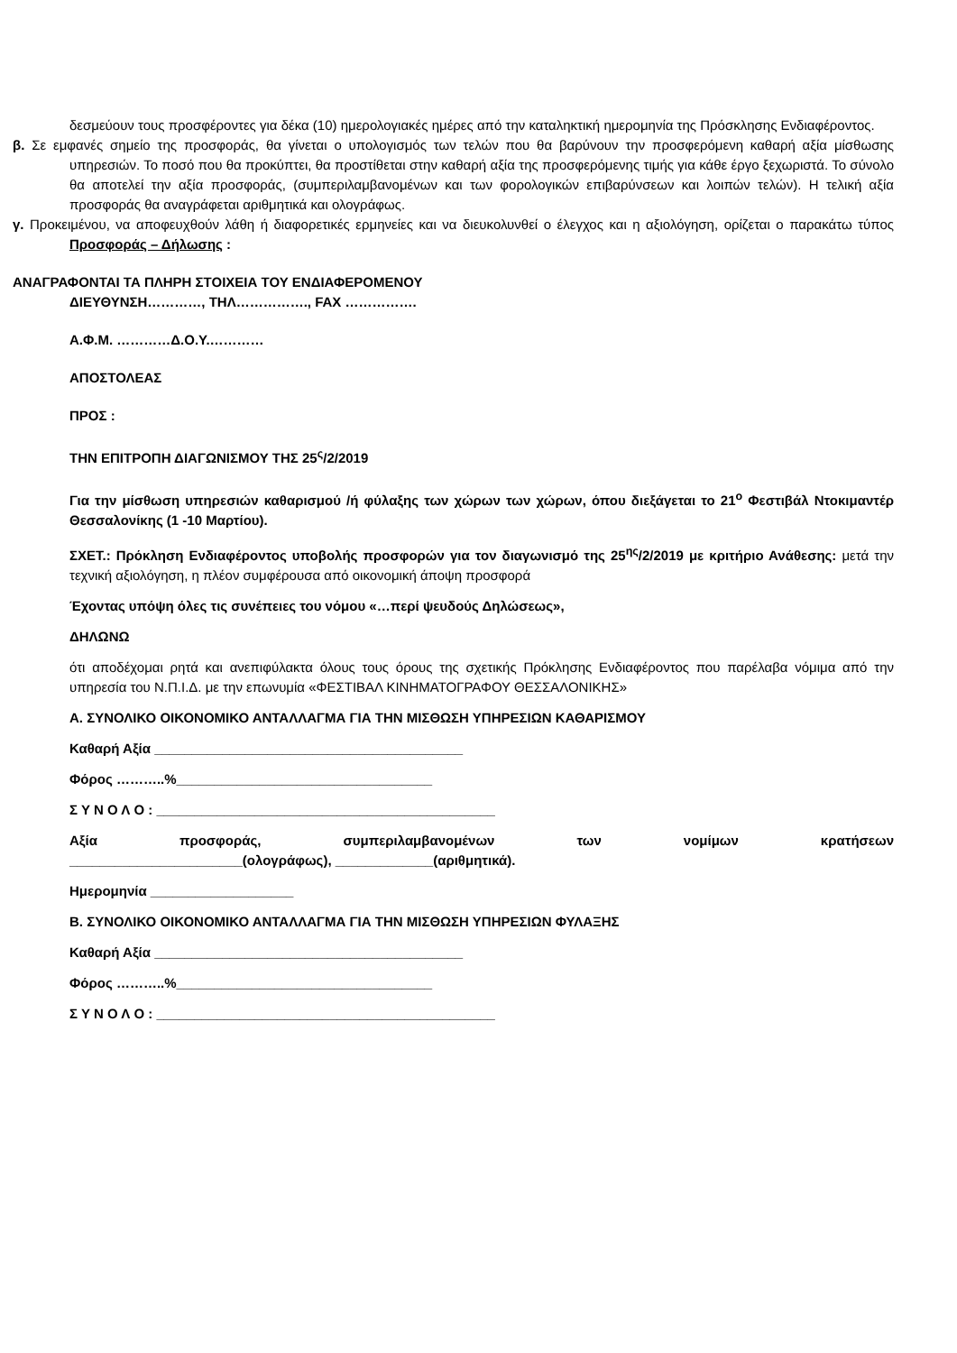δεσμεύουν τους προσφέροντες για δέκα (10) ημερολογιακές ημέρες από την καταληκτική ημερομηνία της Πρόσκλησης Ενδιαφέροντος.
β. Σε εμφανές σημείο της προσφοράς, θα γίνεται ο υπολογισμός των τελών που θα βαρύνουν την προσφερόμενη καθαρή αξία μίσθωσης υπηρεσιών. Το ποσό που θα προκύπτει, θα προστίθεται στην καθαρή αξία της προσφερόμενης τιμής για κάθε έργο ξεχωριστά. Το σύνολο θα αποτελεί την αξία προσφοράς, (συμπεριλαμβανομένων και των φορολογικών επιβαρύνσεων και λοιπών τελών). Η τελική αξία προσφοράς θα αναγράφεται αριθμητικά και ολογράφως.
γ. Προκειμένου, να αποφευχθούν λάθη ή διαφορετικές ερμηνείες και να διευκολυνθεί ο έλεγχος και η αξιολόγηση, ορίζεται ο παρακάτω τύπος Προσφοράς – Δήλωσης :
ΑΝΑΓΡΑΦΟΝΤΑΙ ΤΑ ΠΛΗΡΗ ΣΤΟΙΧΕΙΑ ΤΟΥ ΕΝΔΙΑΦΕΡΟΜΕΝΟΥ
ΔΙΕΥΘΥΝΣΗ…………, ΤΗΛ……………., FAX …………….
Α.Φ.Μ. …………Δ.Ο.Υ.…………
ΑΠΟΣΤΟΛΕΑΣ
ΠΡΟΣ :
ΤΗΝ ΕΠΙΤΡΟΠΗ ΔΙΑΓΩΝΙΣΜΟΥ ΤΗΣ 25<sup>ς</sup>/2/2019
Για την μίσθωση υπηρεσιών καθαρισμού /ή φύλαξης των χώρων των χώρων, όπου διεξάγεται το 21<sup>ο</sup> Φεστιβάλ Ντοκιμαντέρ Θεσσαλονίκης (1 -10 Μαρτίου).
ΣΧΕΤ.: Πρόκληση Ενδιαφέροντος υποβολής προσφορών για τον διαγωνισμό της 25<sup>ης</sup>/2/2019 με κριτήριο Ανάθεσης: μετά την τεχνική αξιολόγηση, η πλέον συμφέρουσα από οικονομική άποψη προσφορά
Έχοντας υπόψη όλες τις συνέπειες του νόμου «…περί ψευδούς Δηλώσεως»,
ΔΗΛΩΝΩ
ότι αποδέχομαι ρητά και ανεπιφύλακτα όλους τους όρους της σχετικής Πρόκλησης Ενδιαφέροντος που παρέλαβα νόμιμα από την υπηρεσία του Ν.Π.Ι.Δ. με την επωνυμία «ΦΕΣΤΙΒΑΛ ΚΙΝΗΜΑΤΟΓΡΑΦΟΥ ΘΕΣΣΑΛΟΝΙΚΗΣ»
Α. ΣΥΝΟΛΙΚΟ ΟΙΚΟΝΟΜΙΚΟ ΑΝΤΑΛΛΑΓΜΑ ΓΙΑ ΤΗΝ ΜΙΣΘΩΣΗ ΥΠΗΡΕΣΙΩΝ ΚΑΘΑΡΙΣΜΟΥ
Καθαρή Αξία _________________________________________
Φόρος ………..%__________________________________
Σ Υ Ν Ο Λ Ο : _____________________________________________
Αξία προσφοράς, συμπεριλαμβανομένων των νομίμων κρατήσεων
_______________________(ολογράφως), _____________(αριθμητικά).
Ημερομηνία ___________________
Β. ΣΥΝΟΛΙΚΟ ΟΙΚΟΝΟΜΙΚΟ ΑΝΤΑΛΛΑΓΜΑ ΓΙΑ ΤΗΝ ΜΙΣΘΩΣΗ ΥΠΗΡΕΣΙΩΝ ΦΥΛΑΞΗΣ
Καθαρή Αξία _________________________________________
Φόρος ………..%__________________________________
Σ Υ Ν Ο Λ Ο : _____________________________________________